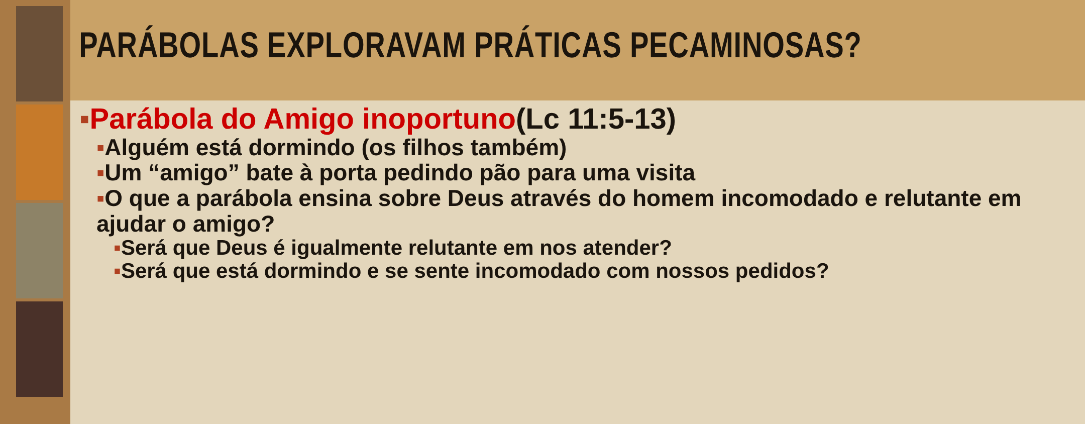PARÁBOLAS EXPLORAVAM PRÁTICAS PECAMINOSAS?
▪Parábola do Amigo inoportuno(Lc 11:5-13)
▪Alguém está dormindo (os filhos também)
▪Um “amigo” bate à porta pedindo pão para uma visita
▪O que a parábola ensina sobre Deus através do homem incomodado e relutante em ajudar o amigo?
▪Será que Deus é igualmente relutante em nos atender?
▪Será que está dormindo e se sente incomodado com nossos pedidos?